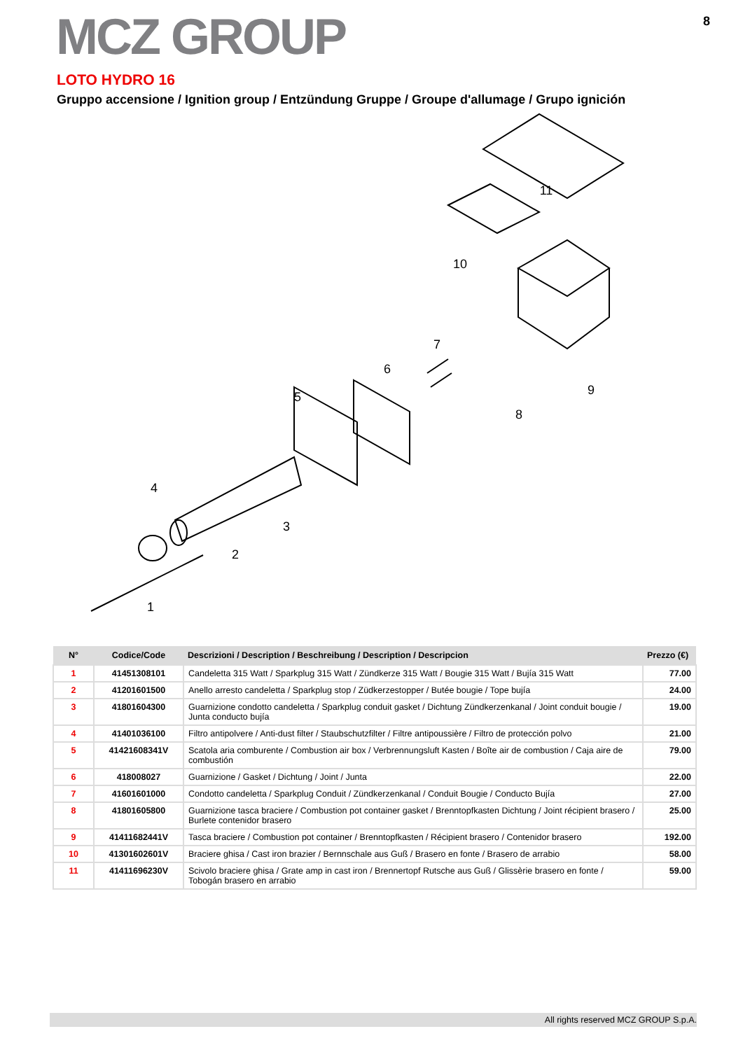MCZ GROUP
8
LOTO HYDRO 16
Gruppo accensione / Ignition group / Entzündung Gruppe / Groupe d'allumage / Grupo ignición
1
2
3
4
5
6
7
8
9
10
11
| N° | Codice/Code | Descrizioni / Description / Beschreibung / Description / Descripcion | Prezzo (€) |
| --- | --- | --- | --- |
| 1 | 41451308101 | Candeletta 315 Watt / Sparkplug 315 Watt / Zündkerze 315 Watt / Bougie 315 Watt / Bujía 315 Watt | 77.00 |
| 2 | 41201601500 | Anello arresto candeletta / Sparkplug stop / Züdkerzestopper / Butée bougie / Tope bujía | 24.00 |
| 3 | 41801604300 | Guarnizione condotto candeletta / Sparkplug conduit gasket / Dichtung Zündkerzenkanal / Joint conduit bougie / Junta conducto bujía | 19.00 |
| 4 | 41401036100 | Filtro antipolvere / Anti-dust filter / Staubschutzfilter / Filtre antipoussière / Filtro de protección polvo | 21.00 |
| 5 | 41421608341V | Scatola aria comburente / Combustion air box / Verbrennungsluft Kasten / Boîte air de combustion / Caja aire de combustión | 79.00 |
| 6 | 418008027 | Guarnizione / Gasket / Dichtung / Joint / Junta | 22.00 |
| 7 | 41601601000 | Condotto candeletta / Sparkplug Conduit / Zündkerzenkanal / Conduit Bougie / Conducto Bujía | 27.00 |
| 8 | 41801605800 | Guarnizione tasca braciere / Combustion pot container gasket / Brenntopfkasten Dichtung / Joint récipient brasero / Burlete contenidor brasero | 25.00 |
| 9 | 41411682441V | Tasca braciere / Combustion pot container / Brenntopfkasten / Récipient brasero / Contenidor brasero | 192.00 |
| 10 | 41301602601V | Braciere ghisa / Cast iron brazier / Bernnschale aus Guß / Brasero en fonte / Brasero de arrabio | 58.00 |
| 11 | 41411696230V | Scivolo braciere ghisa / Grate amp in cast iron / Brennertopf Rutsche aus Guß / Glissèrie brasero en fonte / Tobogán brasero en arrabio | 59.00 |
All rights reserved MCZ GROUP S.p.A.